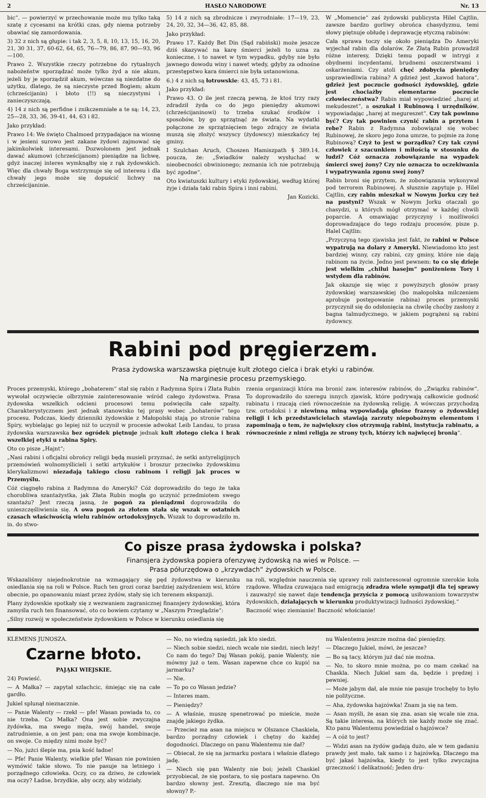2 HASŁO NARODOWE Nr. 13
bic“. — powierzyć w przechowanie może mu tylko taką szatę z cycesami na krótki czas, gdy niema potrzeby obawiać się zamordowania.
3) 32 z nich są głupie: i tak 2, 3, 5, 8, 10, 13, 15, 16, 20, 21, 30 31, 37, 60-62, 64, 65, 76—79, 86, 87, 90—93, 96—100.
Prawo 2. Wszystkie rzeczy potrzebne do rytualnych nabożeństw sporządzać może tylko żyd a nie akum, jeżeli by je sporządził akum, wówczas są niezdatne do użytku, dlatego, że są nieczyste przed Bogiem; akum (chrześcijanin) i błoto (!!) są nieczystymi i zanieczyszczają.
4) 14 z nich są perfidne i znikczemniałe a te są: 14, 23, 25—28, 33, 36, 39-41, 44, 63 i 82.
Jako przykład:
Prawo 14: We święto Chalmoed przypadające na wiosnę i w jesieni surowo jest zakane żydowi zajmować się jakimkolwiek interesami. Dozwolonem jest jednak dawać akumowi (chrześcijanom) pieniądze na lichwę, gdyż inaczej interes wymknąłby się z rąk żydowskich. Więc dla chwały Boga wstrzymuje się od interesu i dla chwały jego może się dopuścić lichwy na chrześcijaninie.
5) 14 z nich są zbrodnicze i zwyrodniałe: 17—19, 23, 24, 20, 32, 34—36, 42, 85, 88.
Jako przykład:
Prawo 17. Każdy Bet Din (Sąd rabiński) może jeszcze dziś skazywać na karę śmierci jeżeli to uzna za konieczne, i to nawet w tym wypadku, gdyby nie było jawnego dowodu winy i nawet wtedy, gdyby za odnośne przestępstwo kara śmierci nie była ustanowiona.
6.) 4 z nich są łotrowskie: 43, 45, 73 i 81.
Jako przykład:
Prawo 43. O ile jest rzeczą pewną, że ktoś trzy razy zdradził żyda co do jego pieniędzy akumowi (chrześcijaninowi) to trzeba szukać środków i sposobów, by go sprzątnąć ze świata. Na wydatki połączone ze sprzątnięciem tego zdrajcy ze świata muszą się złożyć wszyscy (żydowscy) mieszkańcy tej gminy.
I Szulchan Aruch, Choszen Hamiszpath § 389.14. poucza, że: „Świadków należy wysłuchać w nieobecności obwinionego; zeznania ich nie potrzebują być zgodne“.
Oto kwiatuszki kultury i etyki żydowskiej, według której żyje i działa taki rabin Spira i inni rabini.
Jan Kozicki.
W „Momencie“ zaś żydowski publicysta Hilel Cajtlin, zawsze bardzo gorliwy obrońca chasydyzmu, temi słowy piętnuje obłudę i deprawację etyczną rabinów:
Cała sprawa toczy się około pieniądza Do Ameryki wyjechał rabin dla dolarów. Ze Złatą Rubin prowadził różne interesy, Dzięki temu popadł w intrygi z obydnemi incydentami, brudnemi oszczerstwami i oskarżeniami. Czy atoli chęć zdobycia pieniędzy usprawiedliwia rabina? A gdzież jest „kawod hatora“, gdzież jest poczucie godności żydowskiej, gdzie jest chociażby elementarne poczucie człowieczeństwa? Rabin miał wypowiedzieć „harej at mekudeszet“, a oszukał i Rubinową i urzędników, wypowiadając „harej at megureszet“. Czy tak powinno być? Czy tak powinien czynić rabin a przytem i rebe? Rabin z Radymna zobowiązał się wobec Rubinowej, że skoro jego żona umrze, to pojmie za żonę Rubinową? Czyż to jest w porządku? Czy tak czyni człowiek z szacunkiem i miłością w stosunku do ludzi? Cóż oznacza zobowiązanie na wypadek śmierci swej żony? Czy nie oznacza to oczekiwania i wypatrywania zgonu swej żony?
Rabin broni się przytem, że zobowiązania wykonywał pod terrorem Rubinowej. A słusznie zapytuje p. Hilel Cajtlin, czy rabin mieszkał w Nowym Jorku czy też na pustyni? Wszak w Nowym Jorku otaczali go chasydzi, u których mógł otrzymać w każdej chwili poparcie. A omawiając przyczyny i możliwości doprowadzające do tego rodzaju procesów, pisze p. Halel Cajtlin:
„Przyczyną tego zjawiska jest fakt, że rabini w Polsce wypatrują na dolary z Ameryki. Niewiadomo kto jest bardziej winny, czy rabini, czy gminy, które nie dają rabinom na życie. Jedno jest pewnem: to co się dzieje jest wielkim „chilui hasejm“ poniżeniem Tory i wstydem dla rabinów.
Jak okazuje się więc z powyższych głosów prasy żydowskiej warszawskiej (bo małopolska milczeniem aprobuje postępowanie rabina) proces przemyski przyczynił się do odsłonięcia na chwilę choćby zasłony z bagna talmudycznego, w jakiem pogrążeni są rabini żydowscy.
Rabini pod pręgierzem.
Prasa żydowska warszawska piętnuje kult złotego cielca i brak etyki u rabinów.
Na marginesie procesu przemyskiego.
Proces przemyski, którego „bohaterem“ stał się rabin z Radymna Spira i Złata Rubin wywołał oczywięcie olbrzymie zainteresowanie wśród całego żydowstwa. Prasa żydowska wszelkich odcieni procesowi temu poświęciła całe szpalty. Charakterystycznem jest jednak stanowisko tej prasy wobec „bohaterów“ tego procesu. Podczas, kiedy dzienniki żydowskie z Małopolski stają po stronie rabina Spiry, wybielając go lepiej niż to uczynił w procesie adwokat Leib Landau, to prasa żydowska warszawska bez ogródek piętnuje jednak kult złotego cielca i brak wszelkiej etyki u rabina Spiry.
Oto co pisze „Hajnt“;
„Nasi rabini i oficjalni obrońcy religji będą musieli przyznać, że setki antyreligijnych przemówień wolnomyślicieli i setki artykułów i broszur przeciwko żydowskimu klerykalizmowi niezadają takiego ciosu rabinom i religji jak proces w Przemyślu.
Cóż ciągnęło rabina z Radymna do Ameryki? Cóż doprowadziło do tego że taka chorobliwa szantażystka, jak Złata Rubin mogła go uczynić przedmiotem swego szantażu? Jest rzeczą jasną, że pogoń za pieniądzmi doprowadziła do unieszczęśliwienia się. A owa pogoń za złotem stała się wszak w ostatnich czasach właściwością wielu rabinów ortodoksyjnych. Wszak to doprowadziło m. in. do stwo-
rzenia organizacji która ma bronić zaw. interesów rabinów, do „Związku rabinów“. To doprowadziło do szeregu innych zjawisk, które podrywają całkowicie godność rabinatu i rzucają cień równocześnie na żydowską religję. A wówczas przychodzą tzw. ortodoksi i z niewinną miną wypowiadają głośne frazesy o żydowskiej religji i ich przedstawicielach stawiają zarzuty niepobożnym elementom i zapominają o tem, że największy cios otrzymują rabini, instytucja rabinatu, a równocześnie z nimi religja ze strony tych, którzy ich najwięcej bronią“.
Co pisze prasa żydowska i polska?
Finansjera żydowska popiera ofenzywę żydowską na wieś w Polsce. —
Prasa półurzędowa o „krzywdach“ żydowskich w Polsce.
Wskazaliśmy niejednokrotnie na wzmagający się pęd żydowstwa w kierunku osiedlania się na roli w Polsce. Ruch ten grozi coraz bardziej zażydzeniem wsi, które obecnie, po opanowaniu miast przez żydów, stały się ich terenem ekspanzji.
Plany żydowskie spotkały się z wezwaniem zagranicznej finansjery żydowskiej, która zamyśla ruch ten finansować, oto co bowiem czytamy w „Naszym Przeglądzie“:
„Silny rozwój w społeczeństwie żydowskiem w Polsce w kierunku osiedlania się
na roli, względnie nauczenia się uprawy roli zainteresował ogromnie szerokie koła rządowe. Władza czuwająca nad emigracją zdradza wiele sympatji dla tej sprawy i zauważyć się nawet daje tendencja przyścia z pomocą usiłowaniom towarzystw żydowskich, działających w kierunku produktywizacji ludności żydowskiej.“
Baczność więc ziemianie! Baczność włościanie!
KLEMENS JUNOSZA.
Czarne błoto.
PAJĄKI WIEJSKIE.
24) Powieść.
— A Małka? — zapytał szlachcic, śmiejąc się na całe gardło.
Jukiel splunął nieznacznie.
— Panie Walenty — rzekł — pfe! Wasan powiada to, co nie trzeba. Co Małka? Ona jest sobie zwyczajna żydówka, ma swego męża, swój handel, swoje zatrudnienie, a on jest pan; ona ma swoje kombinacje, on swoje. Co między nimi może być?
— No, jużci ślepie ma, psia kość ładne!
— Pfe! Panie Walenty, wielkie pfe! Wasan nie powinien wymówić takie słowo. To nie pasuje na letniego i porządnego człowieka. Oczy, co za dziwo, że człowiek ma oczy? Ładne, brzydkie, aby oczy, aby widziały.
— No, no wiedzą sąsiedzi, jak kto siedzi.
— Niech sobie siedzi, niech wcale nie siedzi, niech leży! Co nam do tego? Daj Wasan pokój, panie Walenty, nie mówmy już o tem. Wasan zapewne chce co kupić na jarmarku?
— Nie.
— To po co Wasan jedzie?
— Interes mam.
— Pieniędzy?
— A właśnie, muszę spenetrować po mieście, może znajdę jakiego żydka.
— Przecież ma asan na miejscu w Olszance Chaskiela, bardzo porządny człowiek i chętny do każdej dogodności. Dlaczego on panu Walentemu nie dał?
— Obiecał, że się na jarmarku postara i właśnie dlatego jadę.
— Niech się pan Walenty nie boi; jeżeli Chaskiel przyobiecał, że się postara, to się postara napewno. On bardzo słowny jest. Zresztą, dlaczego nie ma być słowny? P.-
nu Walentemu jeszcze można dać pieniędzy.
— Dlaczego Jukiel, mówi, że jeszcze?
— Bo są tacy, którym już dać nie można.
— No, to skoro mnie można, po co mam czekać na Chaskla. Niech Jukiel sam da, będzie i prędzej i pewniej.
— Może jabym dał, ale mnie nie pasuje trochęby to było nie polityczne.
— Aha, żydowska hajzówka! Znam ja się na tem.
— Asan myśli, że asan się zna. asan się wcale nie zna. Są takie interesa, na których nie każdy może się znać. Kto panu Walentemu powiedział o hajzówce?
— A cóż to jest?
— Widzi asan na żydów gadają dużo, ale w tem gadaniu prawdy jest mało, tak samo i z hajzówką. Dlaczego ma być jakaś hajzówka, kiedy to jest tylko zwyczajna grzeczność i delikatność; Jeden dru-